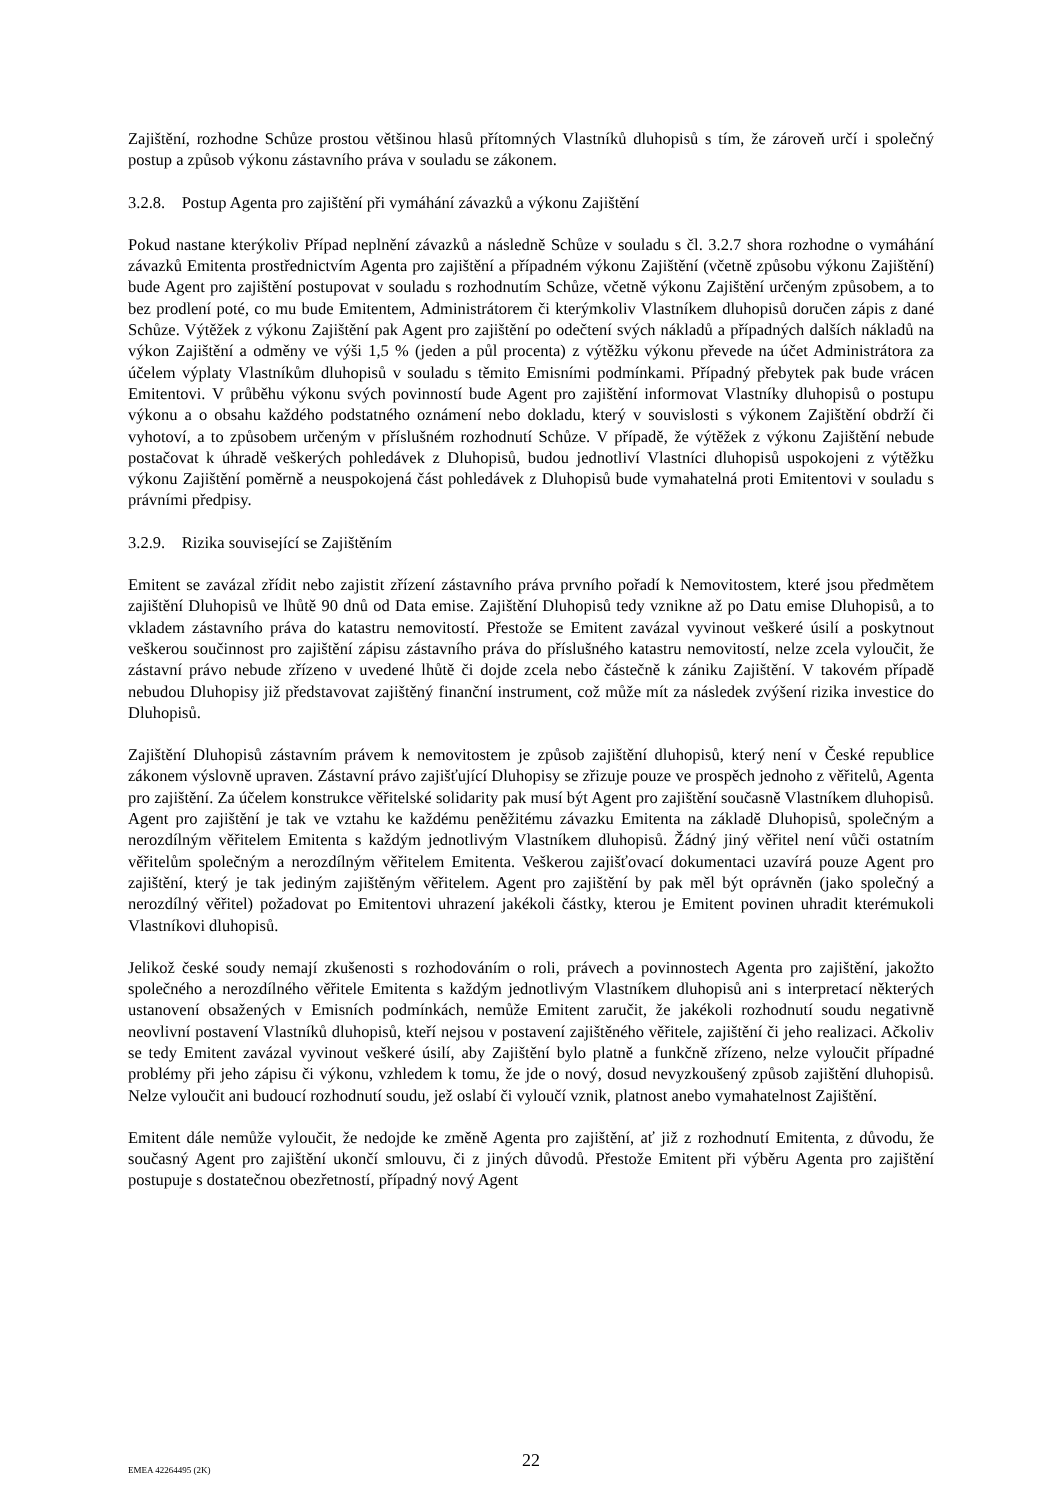Zajištění, rozhodne Schůze prostou většinou hlasů přítomných Vlastníků dluhopisů s tím, že zároveň určí i společný postup a způsob výkonu zástavního práva v souladu se zákonem.
3.2.8. Postup Agenta pro zajištění při vymáhání závazků a výkonu Zajištění
Pokud nastane kterýkoliv Případ neplnění závazků a následně Schůze v souladu s čl. 3.2.7 shora rozhodne o vymáhání závazků Emitenta prostřednictvím Agenta pro zajištění a případném výkonu Zajištění (včetně způsobu výkonu Zajištění) bude Agent pro zajištění postupovat v souladu s rozhodnutím Schůze, včetně výkonu Zajištění určeným způsobem, a to bez prodlení poté, co mu bude Emitentem, Administrátorem či kterýmkoliv Vlastníkem dluhopisů doručen zápis z dané Schůze. Výtěžek z výkonu Zajištění pak Agent pro zajištění po odečtení svých nákladů a případných dalších nákladů na výkon Zajištění a odměny ve výši 1,5 % (jeden a půl procenta) z výtěžku výkonu převede na účet Administrátora za účelem výplaty Vlastníkům dluhopisů v souladu s těmito Emisními podmínkami. Případný přebytek pak bude vrácen Emitentovi. V průběhu výkonu svých povinností bude Agent pro zajištění informovat Vlastníky dluhopisů o postupu výkonu a o obsahu každého podstatného oznámení nebo dokladu, který v souvislosti s výkonem Zajištění obdrží či vyhotoví, a to způsobem určeným v příslušném rozhodnutí Schůze. V případě, že výtěžek z výkonu Zajištění nebude postačovat k úhradě veškerých pohledávek z Dluhopisů, budou jednotliví Vlastníci dluhopisů uspokojeni z výtěžku výkonu Zajištění poměrně a neuspokojená část pohledávek z Dluhopisů bude vymahatelná proti Emitentovi v souladu s právními předpisy.
3.2.9. Rizika související se Zajištěním
Emitent se zavázal zřídit nebo zajistit zřízení zástavního práva prvního pořadí k Nemovitostem, které jsou předmětem zajištění Dluhopisů ve lhůtě 90 dnů od Data emise. Zajištění Dluhopisů tedy vznikne až po Datu emise Dluhopisů, a to vkladem zástavního práva do katastru nemovitostí. Přestože se Emitent zavázal vyvinout veškeré úsilí a poskytnout veškerou součinnost pro zajištění zápisu zástavního práva do příslušného katastru nemovitostí, nelze zcela vyloučit, že zástavní právo nebude zřízeno v uvedené lhůtě či dojde zcela nebo částečně k zániku Zajištění. V takovém případě nebudou Dluhopisy již představovat zajištěný finanční instrument, což může mít za následek zvýšení rizika investice do Dluhopisů.
Zajištění Dluhopisů zástavním právem k nemovitostem je způsob zajištění dluhopisů, který není v České republice zákonem výslovně upraven. Zástavní právo zajišťující Dluhopisy se zřizuje pouze ve prospěch jednoho z věřitelů, Agenta pro zajištění. Za účelem konstrukce věřitelské solidarity pak musí být Agent pro zajištění současně Vlastníkem dluhopisů. Agent pro zajištění je tak ve vztahu ke každému peněžitému závazku Emitenta na základě Dluhopisů, společným a nerozdílným věřitelem Emitenta s každým jednotlivým Vlastníkem dluhopisů. Žádný jiný věřitel není vůči ostatním věřitelům společným a nerozdílným věřitelem Emitenta. Veškerou zajišťovací dokumentaci uzavírá pouze Agent pro zajištění, který je tak jediným zajištěným věřitelem. Agent pro zajištění by pak měl být oprávněn (jako společný a nerozdílný věřitel) požadovat po Emitentovi uhrazení jakékoli částky, kterou je Emitent povinen uhradit kterémukoli Vlastníkovi dluhopisů.
Jelikož české soudy nemají zkušenosti s rozhodováním o roli, právech a povinnostech Agenta pro zajištění, jakožto společného a nerozdílného věřitele Emitenta s každým jednotlivým Vlastníkem dluhopisů ani s interpretací některých ustanovení obsažených v Emisních podmínkách, nemůže Emitent zaručit, že jakékoli rozhodnutí soudu negativně neovlivní postavení Vlastníků dluhopisů, kteří nejsou v postavení zajištěného věřitele, zajištění či jeho realizaci. Ačkoliv se tedy Emitent zavázal vyvinout veškeré úsilí, aby Zajištění bylo platně a funkčně zřízeno, nelze vyloučit případné problémy při jeho zápisu či výkonu, vzhledem k tomu, že jde o nový, dosud nevyzkoušený způsob zajištění dluhopisů. Nelze vyloučit ani budoucí rozhodnutí soudu, jež oslabí či vyloučí vznik, platnost anebo vymahatelnost Zajištění.
Emitent dále nemůže vyloučit, že nedojde ke změně Agenta pro zajištění, ať již z rozhodnutí Emitenta, z důvodu, že současný Agent pro zajištění ukončí smlouvu, či z jiných důvodů. Přestože Emitent při výběru Agenta pro zajištění postupuje s dostatečnou obezřetností, případný nový Agent
EMEA 42264495 (2K)
22